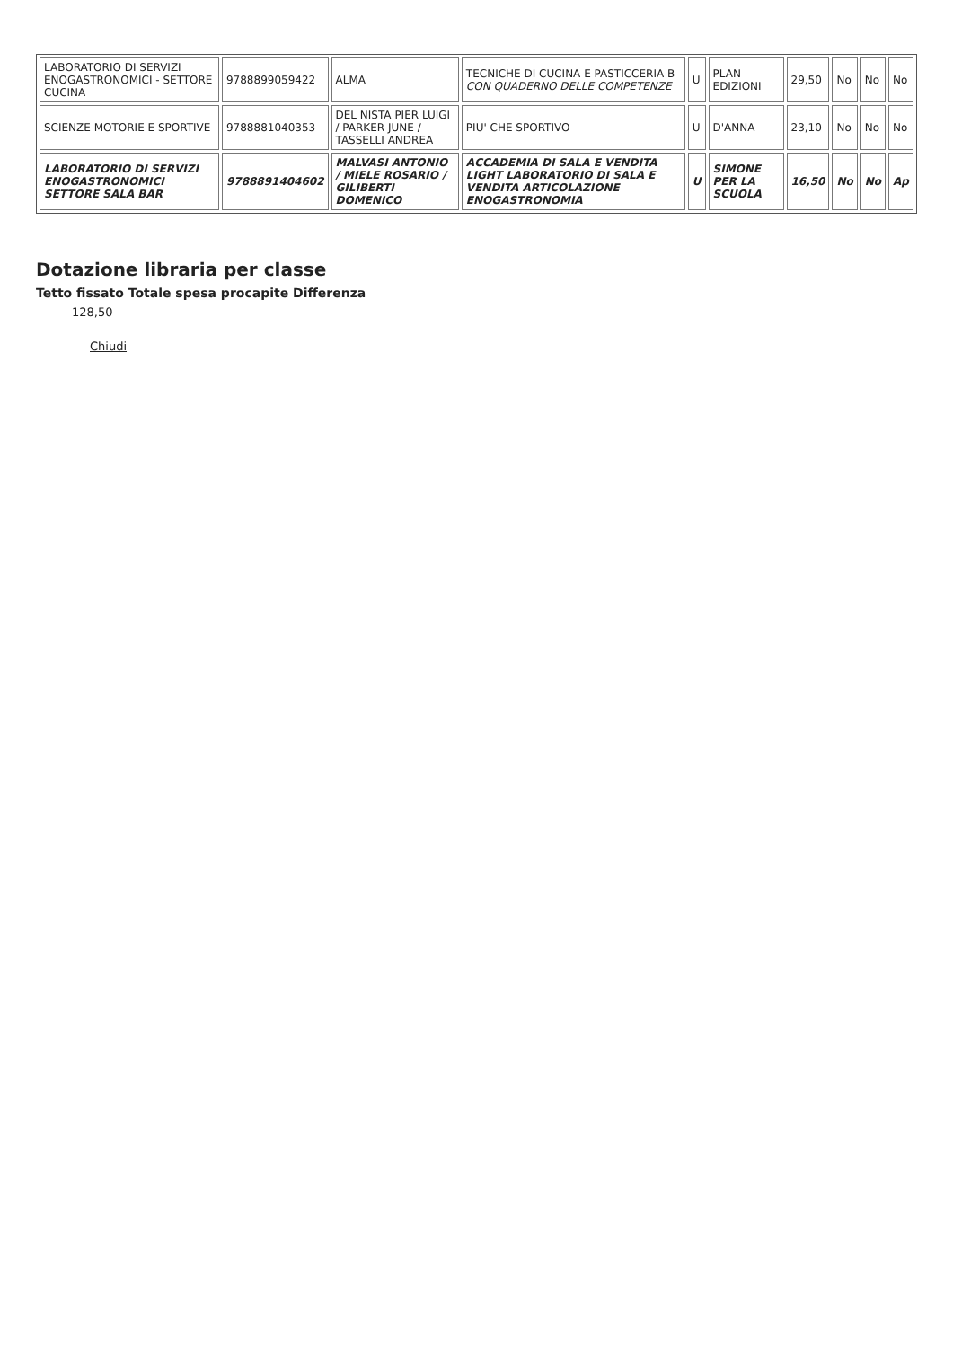| LABORATORIO DI SERVIZI ENOGASTRONOMICI - SETTORE CUCINA | 9788899059422 | ALMA | TECNICHE DI CUCINA E PASTICCERIA B CON QUADERNO DELLE COMPETENZE | U | PLAN EDIZIONI | 29,50 | No | No | No |
| SCIENZE MOTORIE E SPORTIVE | 9788881040353 | DEL NISTA PIER LUIGI / PARKER JUNE / TASSELLI ANDREA | PIU' CHE SPORTIVO | U | D'ANNA | 23,10 | No | No | No |
| LABORATORIO DI SERVIZI ENOGASTRONOMICI SETTORE SALA BAR | 9788891404602 | MALVASI ANTONIO / MIELE ROSARIO / GILIBERTI DOMENICO | ACCADEMIA DI SALA E VENDITA LIGHT LABORATORIO DI SALA E VENDITA ARTICOLAZIONE ENOGASTRONOMIA | U | SIMONE PER LA SCUOLA | 16,50 | No | No | Ap |
Dotazione libraria per classe
Tetto fissato Totale spesa procapite Differenza
128,50
Chiudi